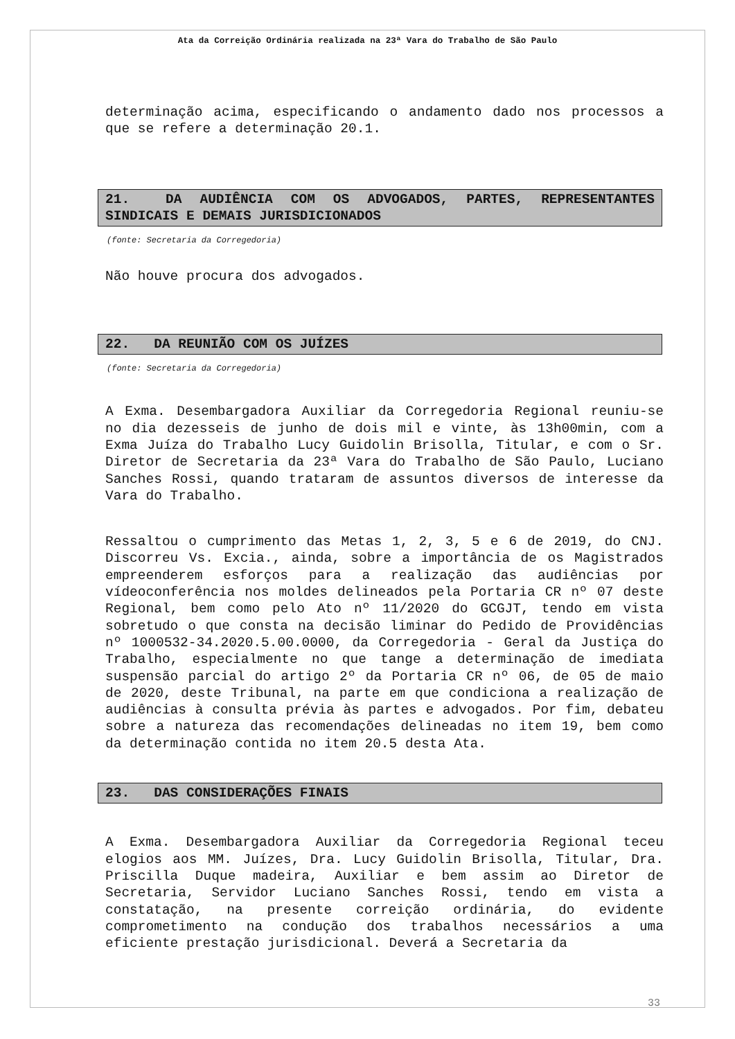Ata da Correição Ordinária realizada na 23ª Vara do Trabalho de São Paulo
determinação acima, especificando o andamento dado nos processos a que se refere a determinação 20.1.
21. DA AUDIÊNCIA COM OS ADVOGADOS, PARTES, REPRESENTANTES SINDICAIS E DEMAIS JURISDICIONADOS
(fonte: Secretaria da Corregedoria)
Não houve procura dos advogados.
22. DA REUNIÃO COM OS JUÍZES
(fonte: Secretaria da Corregedoria)
A Exma. Desembargadora Auxiliar da Corregedoria Regional reuniu-se no dia dezesseis de junho de dois mil e vinte, às 13h00min, com a Exma Juíza do Trabalho Lucy Guidolin Brisolla, Titular, e com o Sr. Diretor de Secretaria da 23ª Vara do Trabalho de São Paulo, Luciano Sanches Rossi, quando trataram de assuntos diversos de interesse da Vara do Trabalho.
Ressaltou o cumprimento das Metas 1, 2, 3, 5 e 6 de 2019, do CNJ. Discorreu Vs. Excia., ainda, sobre a importância de os Magistrados empreenderem esforços para a realização das audiências por vídeoconferência nos moldes delineados pela Portaria CR nº 07 deste Regional, bem como pelo Ato nº 11/2020 do GCGJT, tendo em vista sobretudo o que consta na decisão liminar do Pedido de Providências nº 1000532-34.2020.5.00.0000, da Corregedoria - Geral da Justiça do Trabalho, especialmente no que tange a determinação de imediata suspensão parcial do artigo 2º da Portaria CR nº 06, de 05 de maio de 2020, deste Tribunal, na parte em que condiciona a realização de audiências à consulta prévia às partes e advogados. Por fim, debateu sobre a natureza das recomendações delineadas no item 19, bem como da determinação contida no item 20.5 desta Ata.
23. DAS CONSIDERAÇÕES FINAIS
A Exma. Desembargadora Auxiliar da Corregedoria Regional teceu elogios aos MM. Juízes, Dra. Lucy Guidolin Brisolla, Titular, Dra. Priscilla Duque madeira, Auxiliar e bem assim ao Diretor de Secretaria, Servidor Luciano Sanches Rossi, tendo em vista a constatação, na presente correição ordinária, do evidente comprometimento na condução dos trabalhos necessários a uma eficiente prestação jurisdicional. Deverá a Secretaria da
33